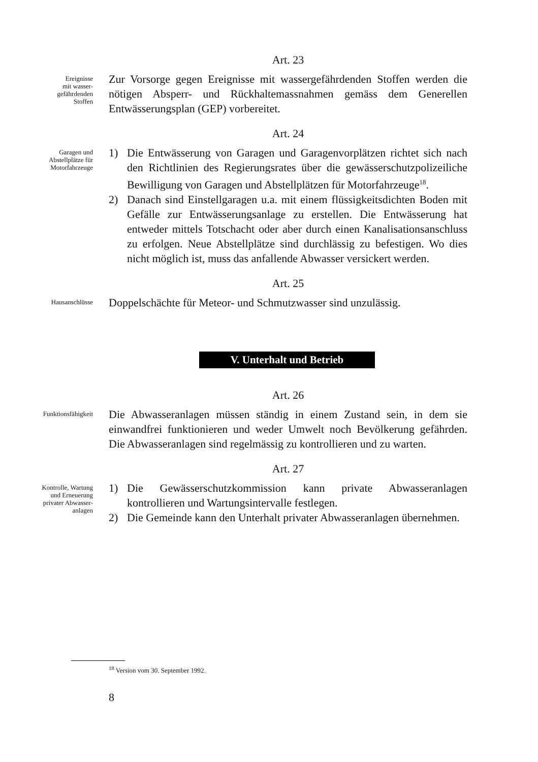Art. 23
Ereignisse
mit wasser-
gefährdenden
Stoffen
Zur Vorsorge gegen Ereignisse mit wassergefährdenden Stoffen werden die nötigen Absperr- und Rückhaltemassnahmen gemäss dem Generellen Entwässerungsplan (GEP) vorbereitet.
Art. 24
Garagen und
Abstellplätze für
Motorfahrzeuge
1) Die Entwässerung von Garagen und Garagenvorplätzen richtet sich nach den Richtlinien des Regierungsrates über die gewässerschutzpolizeiliche Bewilligung von Garagen und Abstellplätzen für Motorfahrzeuge<sup>18</sup>.
2) Danach sind Einstellgaragen u.a. mit einem flüssigkeitsdichten Boden mit Gefälle zur Entwässerungsanlage zu erstellen. Die Entwässerung hat entweder mittels Totschacht oder aber durch einen Kanalisationsanschluss zu erfolgen. Neue Abstellplätze sind durchlässig zu befestigen. Wo dies nicht möglich ist, muss das anfallende Abwasser versickert werden.
Art. 25
Hausanschlüsse
Doppelschächte für Meteor- und Schmutzwasser sind unzulässig.
V. Unterhalt und Betrieb
Art. 26
Funktionsfähigkeit
Die Abwasseranlagen müssen ständig in einem Zustand sein, in dem sie einwandfrei funktionieren und weder Umwelt noch Bevölkerung gefährden. Die Abwasseranlagen sind regelmässig zu kontrollieren und zu warten.
Art. 27
Kontrolle, Wartung
und Erneuerung
privater Abwasser-
anlagen
1) Die Gewässerschutzkommission kann private Abwasseranlagen kontrollieren und Wartungsintervalle festlegen.
2) Die Gemeinde kann den Unterhalt privater Abwasseranlagen übernehmen.
<sup>18</sup> Version vom 30. September 1992.
8